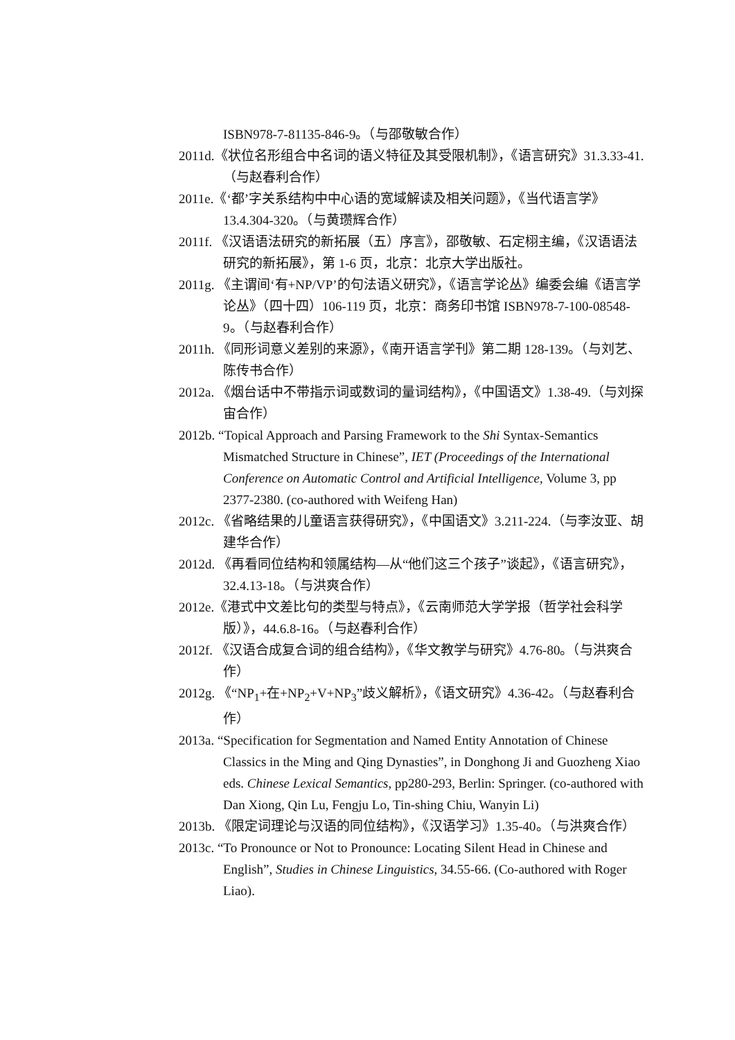ISBN978-7-81135-846-9。（与邵敬敏合作）
2011d.《状位名形组合中名词的语义特征及其受限机制》，《语言研究》31.3.33-41.（与赵春利合作）
2011e.《‘都’字关系结构中中心语的宽域解读及相关问题》，《当代语言学》13.4.304-320。（与黄瓒辉合作）
2011f. 《汉语语法研究的新拓展（五）序言》，邵敬敏、石定栩主编，《汉语语法研究的新拓展》，第 1-6 页，北京：北京大学出版社。
2011g. 《主谓间‘有+NP/VP’的句法语义研究》，《语言学论丛》编委会编《语言学论丛》（四十四）106-119 页，北京：商务印书馆 ISBN978-7-100-08548-9。（与赵春利合作）
2011h. 《同形词意义差别的来源》，《南开语言学刊》第二期 128-139。（与刘艺、陈传书合作）
2012a. 《烟台话中不带指示词或数词的量词结构》，《中国语文》1.38-49.（与刘探宙合作）
2012b. “Topical Approach and Parsing Framework to the Shi Syntax-Semantics Mismatched Structure in Chinese”, IET (Proceedings of the International Conference on Automatic Control and Artificial Intelligence, Volume 3, pp 2377-2380. (co-authored with Weifeng Han)
2012c. 《省略结果的儿童语言获得研究》，《中国语文》3.211-224.（与李汝亚、胡建华合作）
2012d. 《再看同位结构和领属结构—从“他们这三个孩子”谈起》，《语言研究》，32.4.13-18。（与洪爽合作）
2012e.《港式中文差比句的类型与特点》，《云南师范大学学报（哲学社会科学版）》，44.6.8-16。（与赵春利合作）
2012f. 《汉语合成复合词的组合结构》，《华文教学与研究》4.76-80。（与洪爽合作）
2012g. 《“NP<sub>1</sub>+在+NP<sub>2</sub>+V+NP<sub>3</sub>”歧义解析》，《语文研究》4.36-42。（与赵春利合作）
2013a. “Specification for Segmentation and Named Entity Annotation of Chinese Classics in the Ming and Qing Dynasties”, in Donghong Ji and Guozheng Xiao eds. Chinese Lexical Semantics, pp280-293, Berlin: Springer. (co-authored with Dan Xiong, Qin Lu, Fengju Lo, Tin-shing Chiu, Wanyin Li)
2013b. 《限定词理论与汉语的同位结构》，《汉语学习》1.35-40。（与洪爽合作）
2013c. “To Pronounce or Not to Pronounce: Locating Silent Head in Chinese and English”, Studies in Chinese Linguistics, 34.55-66. (Co-authored with Roger Liao).